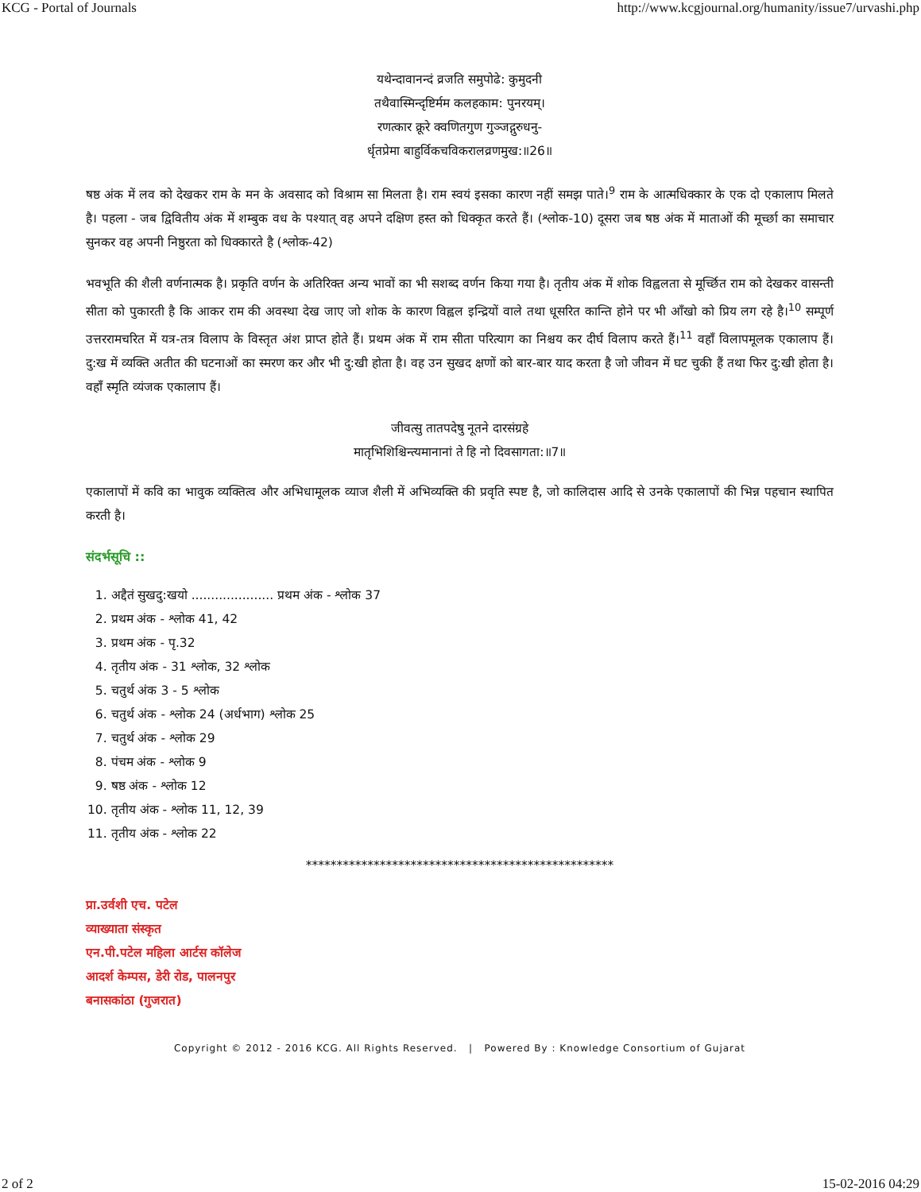KCG - Portal of Journals http://www.kcgjournal.org/humanity/issue7/urvashi.php
यथेन्दावानन्दं व्रजति समुपोढे: कुमुदनी
तथैवास्मिन्दृष्टिर्मम कलहकाम: पुनरयम्।
रणत्कार क्रूरे क्वणितगुण गुञ्जद्गुरुधनु-
र्धृतप्रेमा बाहुर्विकचविकरालव्रणमुख:॥26॥
षष्ठ अंक में लव को देखकर राम के मन के अवसाद को विश्राम सा मिलता है। राम स्वयं इसका कारण नहीं समझ पाते।<sup>9</sup> राम के आत्मधिक्कार के एक दो एकालाप मिलते है। पहला - जब द्विवितीय अंक में शम्बुक वध के पश्यात् वह अपने दक्षिण हस्त को धिक्कृत करते हैं। (श्लोक-10) दूसरा जब षष्ठ अंक में माताओं की मूर्च्छा का समाचार सुनकर वह अपनी निष्ठुरता को धिक्कारते है (श्लोक-42)
भवभूति की शैली वर्णनात्मक है। प्रकृति वर्णन के अतिरिक्त अन्य भावों का भी सशब्द वर्णन किया गया है। तृतीय अंक में शोक विह्वलता से मूर्च्छित राम को देखकर वासन्ती सीता को पुकारती है कि आकर राम की अवस्था देख जाए जो शोक के कारण विह्वल इन्द्रियों वाले तथा धूसरित कान्ति होने पर भी आँखो को प्रिय लग रहे है।<sup>10</sup> सम्पूर्ण उत्तररामचरित में यत्र-तत्र विलाप के विस्तृत अंश प्राप्त होते हैं। प्रथम अंक में राम सीता परित्याग का निश्चय कर दीर्घ विलाप करते हैं।<sup>11</sup> वहाँ विलापमूलक एकालाप हैं। दु:ख में व्यक्ति अतीत की घटनाओं का स्मरण कर और भी दु:खी होता है। वह उन सुखद क्षणों को बार-बार याद करता है जो जीवन में घट चुकी हैं तथा फिर दु:खी होता है। वहाँ स्मृति व्यंजक एकालाप हैं।
जीवत्सु तातपदेषु नूतने दारसंग्रहे
मातृभिशिश्चिन्त्यमानानां ते हि नो दिवसागता:॥7॥
एकालापों में कवि का भावुक व्यक्तित्व और अभिधामूलक व्याज शैली में अभिव्यक्ति की प्रवृति स्पष्ट है, जो कालिदास आदि से उनके एकालापों की भिन्न पहचान स्थापित करती है।
संदर्भसूचि ::
1. अद्दैतं सुखदु:खयो ..................... प्रथम अंक - श्लोक 37
2. प्रथम अंक - श्लोक 41, 42
3. प्रथम अंक - पृ.32
4. तृतीय अंक - 31 श्लोक, 32 श्लोक
5. चतुर्थ अंक 3 - 5 श्लोक
6. चतुर्थ अंक - श्लोक 24 (अर्धभाग) श्लोक 25
7. चतुर्थ अंक - श्लोक 29
8. पंचम अंक - श्लोक 9
9. षष्ठ अंक - श्लोक 12
10. तृतीय अंक - श्लोक 11, 12, 39
11. तृतीय अंक - श्लोक 22
**************************************************
प्रा.उर्वशी एच. पटेल
व्याख्याता संस्कृत
एन.पी.पटेल महिला आर्टस कॉलेज
आदर्श केम्पस, डेरी रोड, पालनपुर
बनासकांठा (गुजरात)
Copyright © 2012 - 2016 KCG. All Rights Reserved. | Powered By : Knowledge Consortium of Gujarat
2 of 2 15-02-2016 04:29